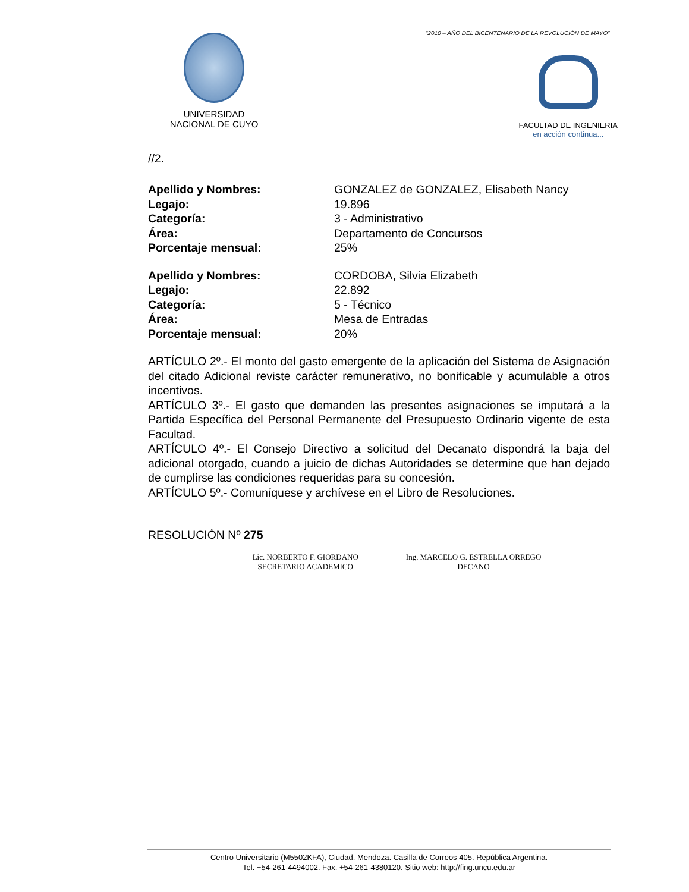“2010 – AÑO DEL BICENTENARIO DE LA REVOLUCIÓN DE MAYO”
UNIVERSIDAD
NACIONAL DE CUYO
FACULTAD DE INGENIERIA
en acción continua...
//2.
Apellido y Nombres: GONZALEZ de GONZALEZ, Elisabeth Nancy Legajo: 19.896 Categoría: 3 - Administrativo Área: Departamento de Concursos Porcentaje mensual: 25%
Apellido y Nombres: CORDOBA, Silvia Elizabeth Legajo: 22.892 Categoría: 5 - Técnico Área: Mesa de Entradas Porcentaje mensual: 20%
ARTÍCULO 2º.- El monto del gasto emergente de la aplicación del Sistema de Asignación del citado Adicional reviste carácter remunerativo, no bonificable y acumulable a otros incentivos.
ARTÍCULO 3º.- El gasto que demanden las presentes asignaciones se imputará a la Partida Específica del Personal Permanente del Presupuesto Ordinario vigente de esta Facultad.
ARTÍCULO 4º.- El Consejo Directivo a solicitud del Decanato dispondrá la baja del adicional otorgado, cuando a juicio de dichas Autoridades se determine que han dejado de cumplirse las condiciones requeridas para su concesión.
ARTÍCULO 5º.- Comuníquese y archívese en el Libro de Resoluciones.
RESOLUCIÓN Nº 275
Lic. NORBERTO F. GIORDANO
SECRETARIO ACADEMICO
Ing. MARCELO G. ESTRELLA ORREGO
DECANO
Centro Universitario (M5502KFA), Ciudad, Mendoza. Casilla de Correos 405. República Argentina.
Tel. +54-261-4494002. Fax. +54-261-4380120. Sitio web: http://fing.uncu.edu.ar